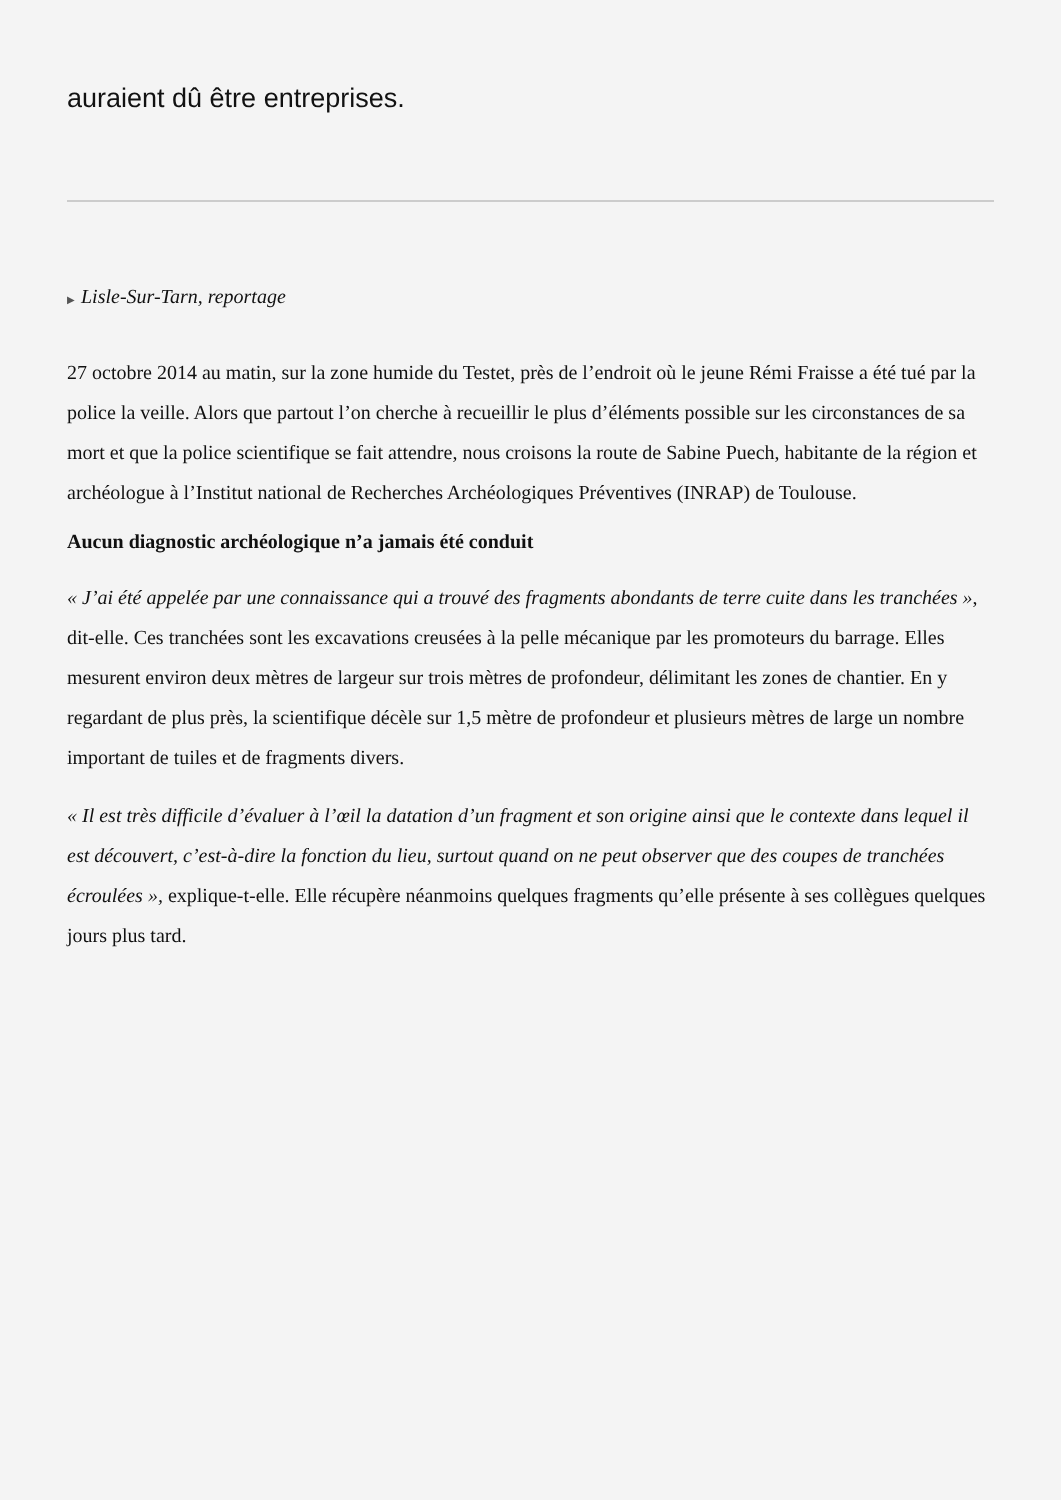auraient dû être entreprises.
▶ Lisle-Sur-Tarn, reportage
27 octobre 2014 au matin, sur la zone humide du Testet, près de l’endroit où le jeune Rémi Fraisse a été tué par la police la veille. Alors que partout l’on cherche à recueillir le plus d’éléments possible sur les circonstances de sa mort et que la police scientifique se fait attendre, nous croisons la route de Sabine Puech, habitante de la région et archéologue à l’Institut national de Recherches Archéologiques Préventives (INRAP) de Toulouse.
Aucun diagnostic archéologique n’a jamais été conduit
« J’ai été appelée par une connaissance qui a trouvé des fragments abondants de terre cuite dans les tranchées », dit-elle. Ces tranchées sont les excavations creusées à la pelle mécanique par les promoteurs du barrage. Elles mesurent environ deux mètres de largeur sur trois mètres de profondeur, délimitant les zones de chantier. En y regardant de plus près, la scientifique décèle sur 1,5 mètre de profondeur et plusieurs mètres de large un nombre important de tuiles et de fragments divers.
« Il est très difficile d’évaluer à l’œil la datation d’un fragment et son origine ainsi que le contexte dans lequel il est découvert, c’est-à-dire la fonction du lieu, surtout quand on ne peut observer que des coupes de tranchées écroulées », explique-t-elle. Elle récupère néanmoins quelques fragments qu’elle présente à ses collègues quelques jours plus tard.